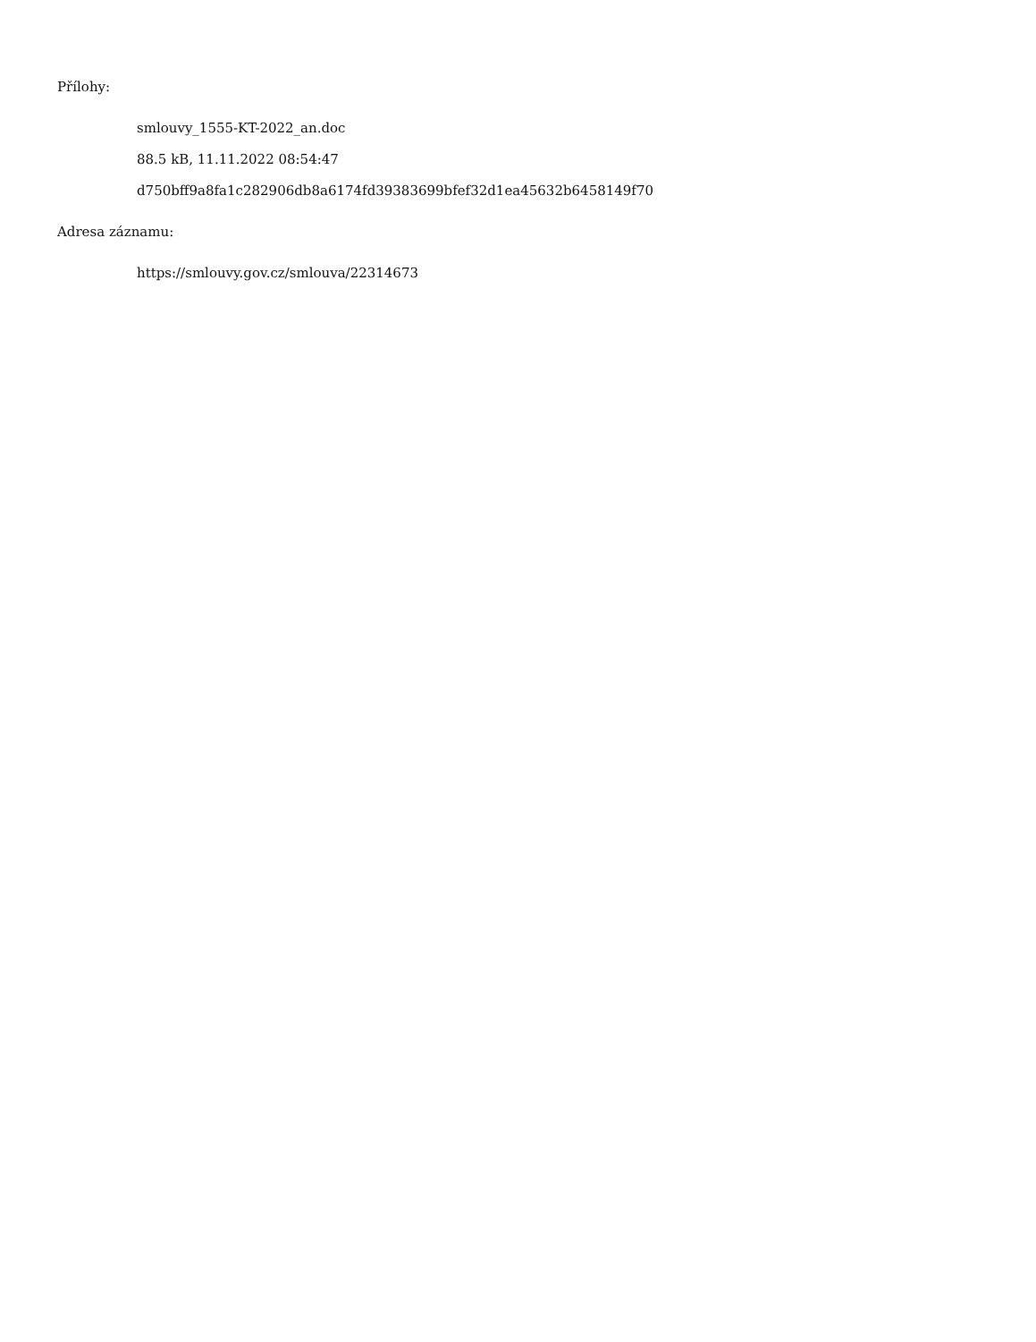Přílohy:
smlouvy_1555-KT-2022_an.doc
88.5 kB, 11.11.2022 08:54:47
d750bff9a8fa1c282906db8a6174fd39383699bfef32d1ea45632b6458149f70
Adresa záznamu:
https://smlouvy.gov.cz/smlouva/22314673